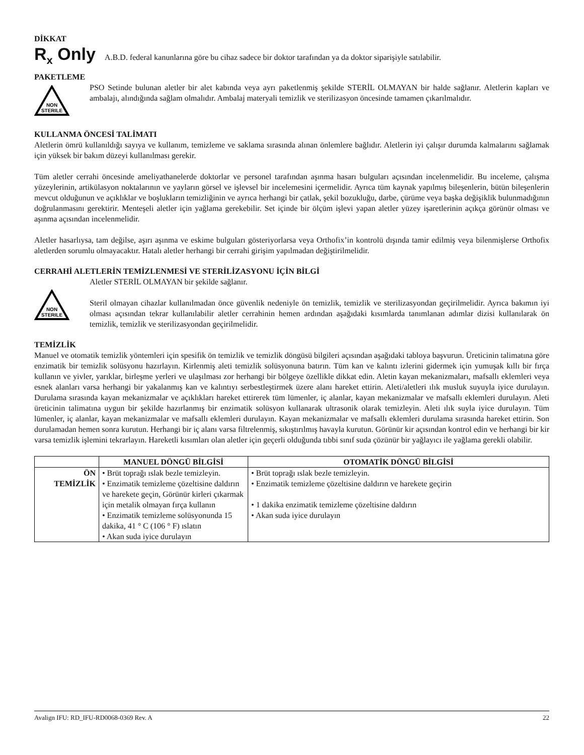DİKKAT
R<sub>x</sub> Only A.B.D. federal kanunlarına göre bu cihaz sadece bir doktor tarafından ya da doktor siparişiyle satılabilir.
PAKETLEME
NON
STERILE
PSO Setinde bulunan aletler bir alet kabında veya ayrı paketlenmiş şekilde STERİL OLMAYAN bir halde sağlanır. Aletlerin kapları ve ambalajı, alındığında sağlam olmalıdır. Ambalaj materyali temizlik ve sterilizasyon öncesinde tamamen çıkarılmalıdır.
KULLANMA ÖNCESİ TALİMATI
Aletlerin ömrü kullanıldığı sayıya ve kullanım, temizleme ve saklama sırasında alınan önlemlere bağlıdır. Aletlerin iyi çalışır durumda kalmalarını sağlamak için yüksek bir bakım düzeyi kullanılması gerekir.
Tüm aletler cerrahi öncesinde ameliyathanelerde doktorlar ve personel tarafından aşınma hasarı bulguları açısından incelenmelidir. Bu inceleme, çalışma yüzeylerinin, artikülasyon noktalarının ve yayların görsel ve işlevsel bir incelemesini içermelidir. Ayrıca tüm kaynak yapılmış bileşenlerin, bütün bileşenlerin mevcut olduğunun ve açıklıklar ve boşlukların temizliğinin ve ayrıca herhangi bir çatlak, şekil bozukluğu, darbe, çürüme veya başka değişiklik bulunmadığının doğrulanmasını gerektirir. Menteşeli aletler için yağlama gerekebilir. Set içinde bir ölçüm işlevi yapan aletler yüzey işaretlerinin açıkça görünür olması ve aşınma açısından incelenmelidir.
Aletler hasarlıysa, tam değilse, aşırı aşınma ve eskime bulguları gösteriyorlarsa veya Orthofix’in kontrolü dışında tamir edilmiş veya bilenmişlerse Orthofix aletlerden sorumlu olmayacaktır. Hatalı aletler herhangi bir cerrahi girişim yapılmadan değiştirilmelidir.
CERRAHİ ALETLERİN TEMİZLENMESİ VE STERİLİZASYONU İÇİN BİLGİ
NON
STERILE
Aletler STERİL OLMAYAN bir şekilde sağlanır.
Steril olmayan cihazlar kullanılmadan önce güvenlik nedeniyle ön temizlik, temizlik ve sterilizasyondan geçirilmelidir. Ayrıca bakımın iyi olması açısından tekrar kullanılabilir aletler cerrahinin hemen ardından aşağıdaki kısımlarda tanımlanan adımlar dizisi kullanılarak ön temizlik, temizlik ve sterilizasyondan geçirilmelidir.
TEMİZLİK
Manuel ve otomatik temizlik yöntemleri için spesifik ön temizlik ve temizlik döngüsü bilgileri açısından aşağıdaki tabloya başvurun. Üreticinin talimatına göre enzimatik bir temizlik solüsyonu hazırlayın. Kirlenmiş aleti temizlik solüsyonuna batırın. Tüm kan ve kalıntı izlerini gidermek için yumuşak kıllı bir fırça kullanın ve yivler, yarıklar, birleşme yerleri ve ulaşılması zor herhangi bir bölgeye özellikle dikkat edin. Aletin kayan mekanizmaları, mafsallı eklemleri veya esnek alanları varsa herhangi bir yakalanmış kan ve kalıntıyı serbestleştirmek üzere alanı hareket ettirin. Aleti/aletleri ılık musluk suyuyla iyice durulayın. Durulama sırasında kayan mekanizmalar ve açıklıkları hareket ettirerek tüm lümenler, iç alanlar, kayan mekanizmalar ve mafsallı eklemleri durulayın. Aleti üreticinin talimatına uygun bir şekilde hazırlanmış bir enzimatik solüsyon kullanarak ultrasonik olarak temizleyin. Aleti ılık suyla iyice durulayın. Tüm lümenler, iç alanlar, kayan mekanizmalar ve mafsallı eklemleri durulayın. Kayan mekanizmalar ve mafsallı eklemleri durulama sırasında hareket ettirin. Son durulamadan hemen sonra kurutun. Herhangi bir iç alanı varsa filtrelenmiş, sıkıştırılmış havayla kurutun. Görünür kir açısından kontrol edin ve herhangi bir kir varsa temizlik işlemini tekrarlayın. Hareketli kısımları olan aletler için geçerli olduğunda tıbbi sınıf suda çözünür bir yağlayıcı ile yağlama gerekli olabilir.
| | MANUEL DÖNGÜ BİLGİSİ | OTOMATİK DÖNGÜ BİLGİSİ |
| --- | --- | --- |
| ÖN TEMİZLİK | • Brüt toprağı ıslak bezle temizleyin. • Enzimatik temizleme çözeltisine daldırın ve harekete geçin, Görünür kirleri çıkarmak için metalik olmayan fırça kullanın • Enzimatik temizleme solüsyonunda 15 dakika, 41 ° C (106 ° F) ıslatın • Akan suda iyice durulayın | • Brüt toprağı ıslak bezle temizleyin. • Enzimatik temizleme çözeltisine daldırın ve harekete geçirin • 1 dakika enzimatik temizleme çözeltisine daldırın • Akan suda iyice durulayın |
Avalign IFU: RD_IFU-RD0068-0369 Rev. A 22